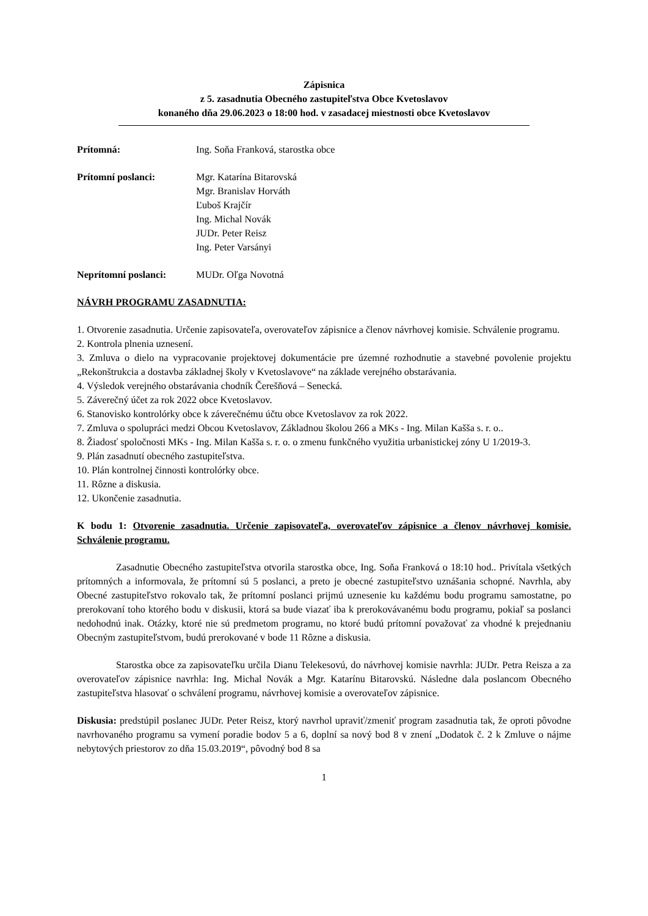Zápisnica
z 5. zasadnutia Obecného zastupiteľstva Obce Kvetoslavov
konaného dňa 29.06.2023 o 18:00 hod. v zasadacej miestnosti obce Kvetoslavov
Prítomná: Ing. Soňa Franková, starostka obce
Prítomní poslanci: Mgr. Katarína Bitarovská
Mgr. Branislav Horváth
Ľuboš Krajčír
Ing. Michal Novák
JUDr. Peter Reisz
Ing. Peter Varsányi
Neprítomní poslanci: MUDr. Oľga Novotná
NÁVRH PROGRAMU ZASADNUTIA:
1. Otvorenie zasadnutia. Určenie zapisovateľa, overovateľov zápisnice a členov návrhovej komisie. Schválenie programu.
2. Kontrola plnenia uznesení.
3. Zmluva o dielo na vypracovanie projektovej dokumentácie pre územné rozhodnutie a stavebné povolenie projektu „Rekonštrukcia a dostavba základnej školy v Kvetoslavove“ na základe verejného obstarávania.
4. Výsledok verejného obstarávania chodník Čerešňová – Senecká.
5. Záverečný účet za rok 2022 obce Kvetoslavov.
6. Stanovisko kontrolórky obce k záverečnému účtu obce Kvetoslavov za rok 2022.
7. Zmluva o spolupráci medzi Obcou Kvetoslavov, Základnou školou 266 a MKs - Ing. Milan Kašša s. r. o..
8. Žiadosť spoločnosti MKs - Ing. Milan Kašša s. r. o. o zmenu funkčného využitia urbanistickej zóny U 1/2019-3.
9. Plán zasadnutí obecného zastupiteľstva.
10. Plán kontrolnej činnosti kontrolórky obce.
11. Rôzne a diskusia.
12. Ukončenie zasadnutia.
K bodu 1: Otvorenie zasadnutia. Určenie zapisovateľa, overovateľov zápisnice a členov návrhovej komisie. Schválenie programu.
Zasadnutie Obecného zastupiteľstva otvorila starostka obce, Ing. Soňa Franková o 18:10 hod.. Privítala všetkých prítomných a informovala, že prítomní sú 5 poslanci, a preto je obecné zastupiteľstvo uznášania schopné. Navrhla, aby Obecné zastupiteľstvo rokovalo tak, že prítomní poslanci prijmú uznesenie ku každému bodu programu samostatne, po prerokovaní toho ktorého bodu v diskusii, ktorá sa bude viazať iba k prerokovávanému bodu programu, pokiaľ sa poslanci nedohodnú inak. Otázky, ktoré nie sú predmetom programu, no ktoré budú prítomní považovať za vhodné k prejednaniu Obecným zastupiteľstvom, budú prerokované v bode 11 Rôzne a diskusia.
Starostka obce za zapisovateľku určila Dianu Telekesovú, do návrhovej komisie navrhla: JUDr. Petra Reisza a za overovateľov zápisnice navrhla: Ing. Michal Novák a Mgr. Katarínu Bitarovskú. Následne dala poslancom Obecného zastupiteľstva hlasovať o schválení programu, návrhovej komisie a overovateľov zápisnice.
Diskusia: predstúpil poslanec JUDr. Peter Reisz, ktorý navrhol upraviť/zmeniť program zasadnutia tak, že oproti pôvodne navrhovaného programu sa vymení poradie bodov 5 a 6, doplní sa nový bod 8 v znení „Dodatok č. 2 k Zmluve o nájme nebytových priestorov zo dňa 15.03.2019“, pôvodný bod 8 sa
1